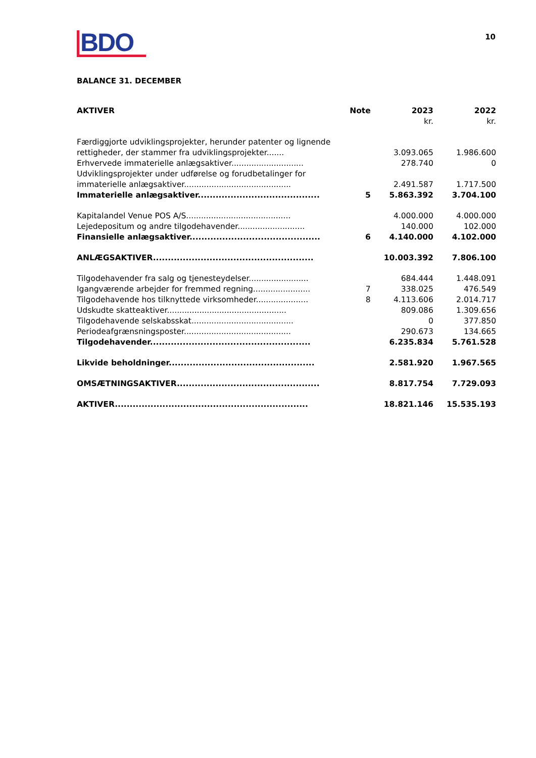BDO
10
BALANCE 31. DECEMBER
| AKTIVER | Note | 2023 | 2022 |
| --- | --- | --- | --- |
| | | kr. | kr. |
| Færdiggjorte udviklingsprojekter, herunder patenter og lignende rettigheder, der stammer fra udviklingsprojekter....... | | 3.093.065 | 1.986.600 |
| Erhvervede immaterielle anlægsaktiver............................. | | 278.740 | 0 |
| Udviklingsprojekter under udførelse og forudbetalinger for immaterielle anlægsaktiver........................................... | | 2.491.587 | 1.717.500 |
| Immaterielle anlægsaktiver......................................... | 5 | 5.863.392 | 3.704.100 |
| Kapitalandel Venue POS A/S.......................................... | | 4.000.000 | 4.000.000 |
| Lejedepositum og andre tilgodehavender........................... | | 140.000 | 102.000 |
| Finansielle anlægsaktiver............................................ | 6 | 4.140.000 | 4.102.000 |
| ANLÆGSAKTIVER...................................................... | | 10.003.392 | 7.806.100 |
| Tilgodehavender fra salg og tjenesteydelser........................ | | 684.444 | 1.448.091 |
| Igangværende arbejder for fremmed regning....................... | 7 | 338.025 | 476.549 |
| Tilgodehavende hos tilknyttede virksomheder..................... | 8 | 4.113.606 | 2.014.717 |
| Udskudte skatteaktiver................................................ | | 809.086 | 1.309.656 |
| Tilgodehavende selskabsskat......................................... | | 0 | 377.850 |
| Periodeafgrænsningsposter........................................... | | 290.673 | 134.665 |
| Tilgodehavender...................................................... | | 6.235.834 | 5.761.528 |
| Likvide beholdninger................................................. | | 2.581.920 | 1.967.565 |
| OMSÆTNINGSAKTIVER................................................ | | 8.817.754 | 7.729.093 |
| AKTIVER................................................................. | | 18.821.146 | 15.535.193 |